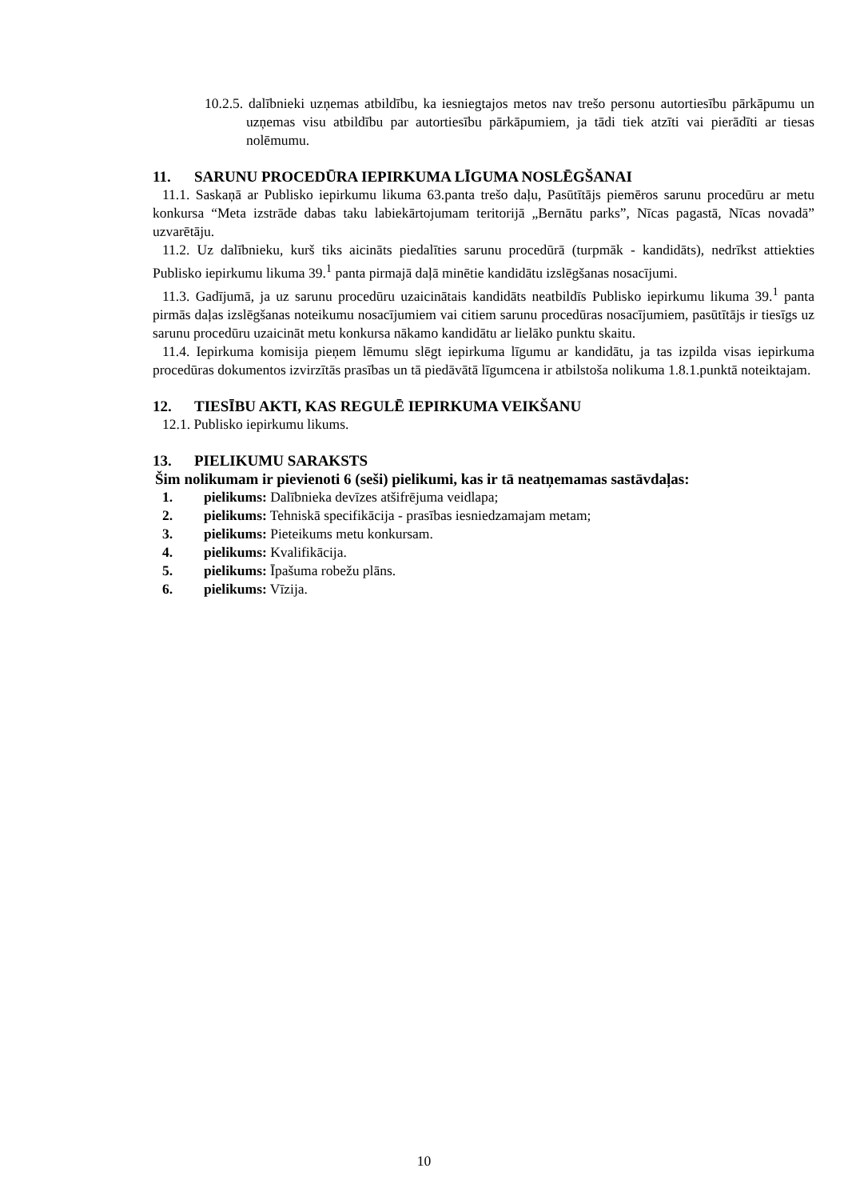10.2.5. dalībnieki uzņemas atbildību, ka iesniegtajos metos nav trešo personu autortiesību pārkāpumu un uzņemas visu atbildību par autortiesību pārkāpumiem, ja tādi tiek atzīti vai pierādīti ar tiesas nolēmumu.
11. SARUNU PROCEDŪRA IEPIRKUMA LĪGUMA NOSLĒGŠANAI
11.1. Saskaņā ar Publisko iepirkumu likuma 63.panta trešo daļu, Pasūtītājs piemēros sarunu procedūru ar metu konkursa “Meta izstrāde dabas taku labiekārtojumam teritorijā „Bernātu parks”, Nīcas pagastā, Nīcas novadā” uzvarētāju.
11.2. Uz dalībnieku, kurš tiks aicināts piedalīties sarunu procedūrā (turpmāk - kandidāts), nedrīkst attiekties Publisko iepirkumu likuma 39.<sup>1</sup> panta pirmajā daļā minētie kandidātu izslēgšanas nosacījumi.
11.3. Gadījumā, ja uz sarunu procedūru uzaicinātais kandidāts neatbildīs Publisko iepirkumu likuma 39.<sup>1</sup> panta pirmās daļas izslēgšanas noteikumu nosacījumiem vai citiem sarunu procedūras nosacījumiem, pasūtītājs ir tiesīgs uz sarunu procedūru uzaicināt metu konkursa nākamo kandidātu ar lielāko punktu skaitu.
11.4. Iepirkuma komisija pieņem lēmumu slēgt iepirkuma līgumu ar kandidātu, ja tas izpilda visas iepirkuma procedūras dokumentos izvirzītās prasības un tā piedāvātā līgumcena ir atbilstoša nolikuma 1.8.1.punktā noteiktajam.
12. TIESĪBU AKTI, KAS REGULĒ IEPIRKUMA VEIKŠANU
12.1. Publisko iepirkumu likums.
13. PIELIKUMU SARAKSTS
Šim nolikumam ir pievienoti 6 (seši) pielikumi, kas ir tā neatņemamas sastāvdaļas:
1. pielikums: Dalībnieka devīzes atšifrējuma veidlapa;
2. pielikums: Tehniskā specifikācija - prasības iesniedzamajam metam;
3. pielikums: Pieteikums metu konkursam.
4. pielikums: Kvalifikācija.
5. pielikums: Īpašuma robežu plāns.
6. pielikums: Vīzija.
10